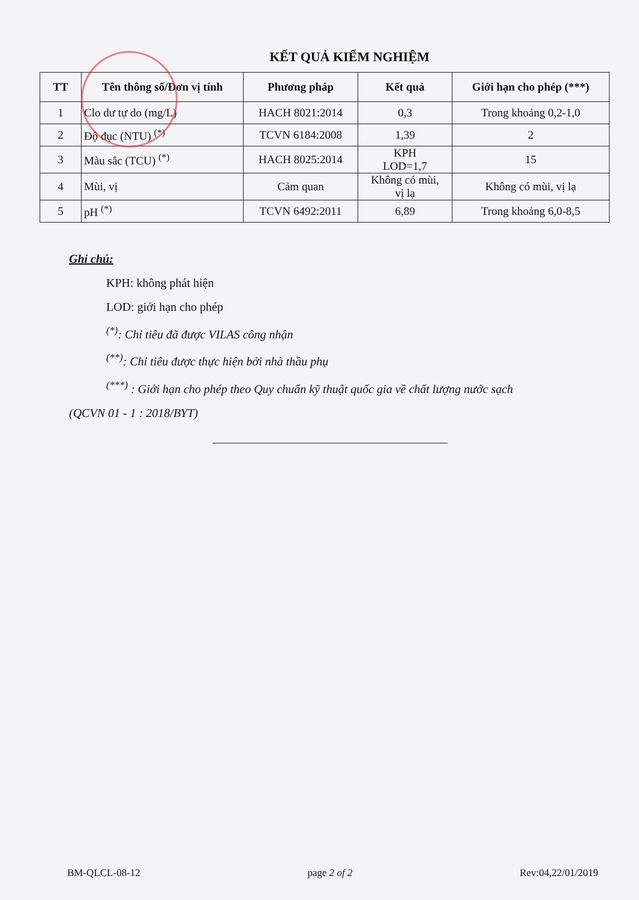KẾT QUẢ KIỂM NGHIỆM
| TT | Tên thông số/Đơn vị tính | Phương pháp | Kết quả | Giới hạn cho phép (***) |
| --- | --- | --- | --- | --- |
| 1 | Clo dư tự do (mg/L) | HACH 8021:2014 | 0,3 | Trong khoảng 0,2-1,0 |
| 2 | Độ đục (NTU) <sup>(*)</sup> | TCVN 6184:2008 | 1,39 | 2 |
| 3 | Màu sắc (TCU) <sup>(*)</sup> | HACH 8025:2014 | KPH LOD=1,7 | 15 |
| 4 | Mùi, vị | Cảm quan | Không có mùi, vị lạ | Không có mùi, vị lạ |
| 5 | pH <sup>(*)</sup> | TCVN 6492:2011 | 6,89 | Trong khoảng 6,0-8,5 |
Ghi chú:
KPH: không phát hiện
LOD: giới hạn cho phép
<sup>(*)</sup>: Chỉ tiêu đã được VILAS công nhận
<sup>(**)</sup>: Chỉ tiêu được thực hiện bởi nhà thầu phụ
<sup>(***)</sup> : Giới hạn cho phép theo Quy chuẩn kỹ thuật quốc gia về chất lượng nước sạch
(QCVN 01 - 1 : 2018/BYT)
BM-QLCL-08-12 page 2 of 2 Rev:04,22/01/2019